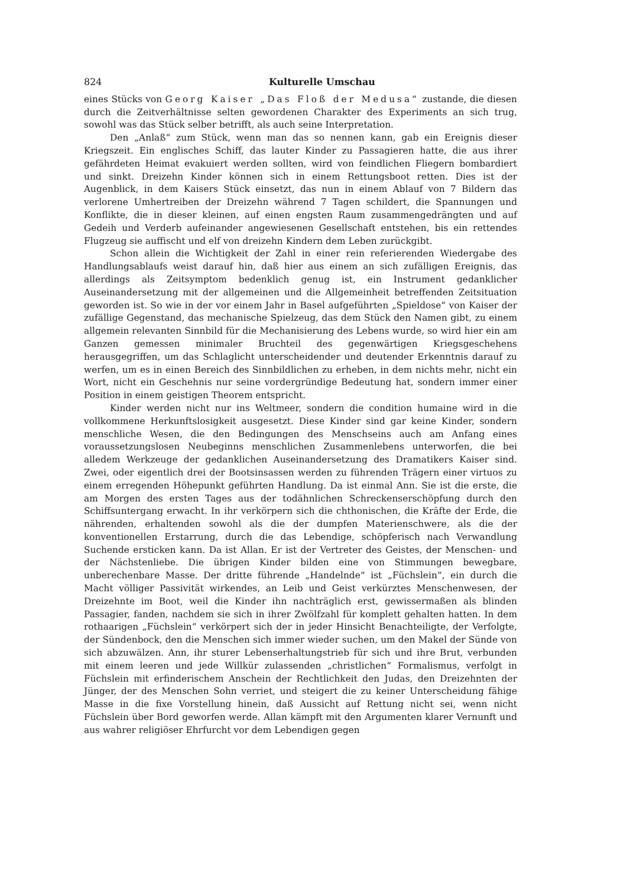824 Kulturelle Umschau
eines Stücks von Georg Kaiser „Das Floß der Medusa“ zustande, die diesen durch die Zeitverhältnisse selten gewordenen Charakter des Experiments an sich trug, sowohl was das Stück selber betrifft, als auch seine Interpretation.
Den „Anlaß“ zum Stück, wenn man das so nennen kann, gab ein Ereignis dieser Kriegszeit. Ein englisches Schiff, das lauter Kinder zu Passagieren hatte, die aus ihrer gefährdeten Heimat evakuiert werden sollten, wird von feindlichen Fliegern bombardiert und sinkt. Dreizehn Kinder können sich in einem Rettungsboot retten. Dies ist der Augenblick, in dem Kaisers Stück einsetzt, das nun in einem Ablauf von 7 Bildern das verlorene Umhertreiben der Dreizehn während 7 Tagen schildert, die Spannungen und Konflikte, die in dieser kleinen, auf einen engsten Raum zusammengedrängten und auf Gedeih und Verderb aufeinander angewiesenen Gesellschaft entstehen, bis ein rettendes Flugzeug sie auffischt und elf von dreizehn Kindern dem Leben zurückgibt.
Schon allein die Wichtigkeit der Zahl in einer rein referierenden Wiedergabe des Handlungsablaufs weist darauf hin, daß hier aus einem an sich zufälligen Ereignis, das allerdings als Zeitsymptom bedenklich genug ist, ein Instrument gedanklicher Auseinandersetzung mit der allgemeinen und die Allgemeinheit betreffenden Zeitsituation geworden ist. So wie in der vor einem Jahr in Basel aufgeführten „Spieldose“ von Kaiser der zufällige Gegenstand, das mechanische Spielzeug, das dem Stück den Namen gibt, zu einem allgemein relevanten Sinnbild für die Mechanisierung des Lebens wurde, so wird hier ein am Ganzen gemessen minimaler Bruchteil des gegenwärtigen Kriegsgeschehens herausgegriffen, um das Schlaglicht unterscheidender und deutender Erkenntnis darauf zu werfen, um es in einen Bereich des Sinnbildlichen zu erheben, in dem nichts mehr, nicht ein Wort, nicht ein Geschehnis nur seine vordergründige Bedeutung hat, sondern immer einer Position in einem geistigen Theorem entspricht.
Kinder werden nicht nur ins Weltmeer, sondern die condition humaine wird in die vollkommene Herkunftslosigkeit ausgesetzt. Diese Kinder sind gar keine Kinder, sondern menschliche Wesen, die den Bedingungen des Menschseins auch am Anfang eines voraussetzungslosen Neubeginns menschlichen Zusammenlebens unterworfen, die bei alledem Werkzeuge der gedanklichen Auseinandersetzung des Dramatikers Kaiser sind. Zwei, oder eigentlich drei der Bootsinsassen werden zu führenden Trägern einer virtuos zu einem erregenden Höhepunkt geführten Handlung. Da ist einmal Ann. Sie ist die erste, die am Morgen des ersten Tages aus der todähnlichen Schreckenserschöpfung durch den Schiffsuntergang erwacht. In ihr verkörpern sich die chthonischen, die Kräfte der Erde, die nährenden, erhaltenden sowohl als die der dumpfen Materienschwere, als die der konventionellen Erstarrung, durch die das Lebendige, schöpferisch nach Verwandlung Suchende ersticken kann. Da ist Allan. Er ist der Vertreter des Geistes, der Menschen- und der Nächstenliebe. Die übrigen Kinder bilden eine von Stimmungen bewegbare, unberechenbare Masse. Der dritte führende „Handelnde“ ist „Füchslein“, ein durch die Macht völliger Passivität wirkendes, an Leib und Geist verkürztes Menschenwesen, der Dreizehnte im Boot, weil die Kinder ihn nachträglich erst, gewissermaßen als blinden Passagier, fanden, nachdem sie sich in ihrer Zwölfzahl für komplett gehalten hatten. In dem rothaarigen „Füchslein“ verkörpert sich der in jeder Hinsicht Benachteiligte, der Verfolgte, der Sündenbock, den die Menschen sich immer wieder suchen, um den Makel der Sünde von sich abzuwälzen. Ann, ihr sturer Lebenserhaltungstrieb für sich und ihre Brut, verbunden mit einem leeren und jede Willkür zulassenden „christlichen“ Formalismus, verfolgt in Füchslein mit erfinderischem Anschein der Rechtlichkeit den Judas, den Dreizehnten der Jünger, der des Menschen Sohn verriet, und steigert die zu keiner Unterscheidung fähige Masse in die fixe Vorstellung hinein, daß Aussicht auf Rettung nicht sei, wenn nicht Füchslein über Bord geworfen werde. Allan kämpft mit den Argumenten klarer Vernunft und aus wahrer religiöser Ehrfurcht vor dem Lebendigen gegen